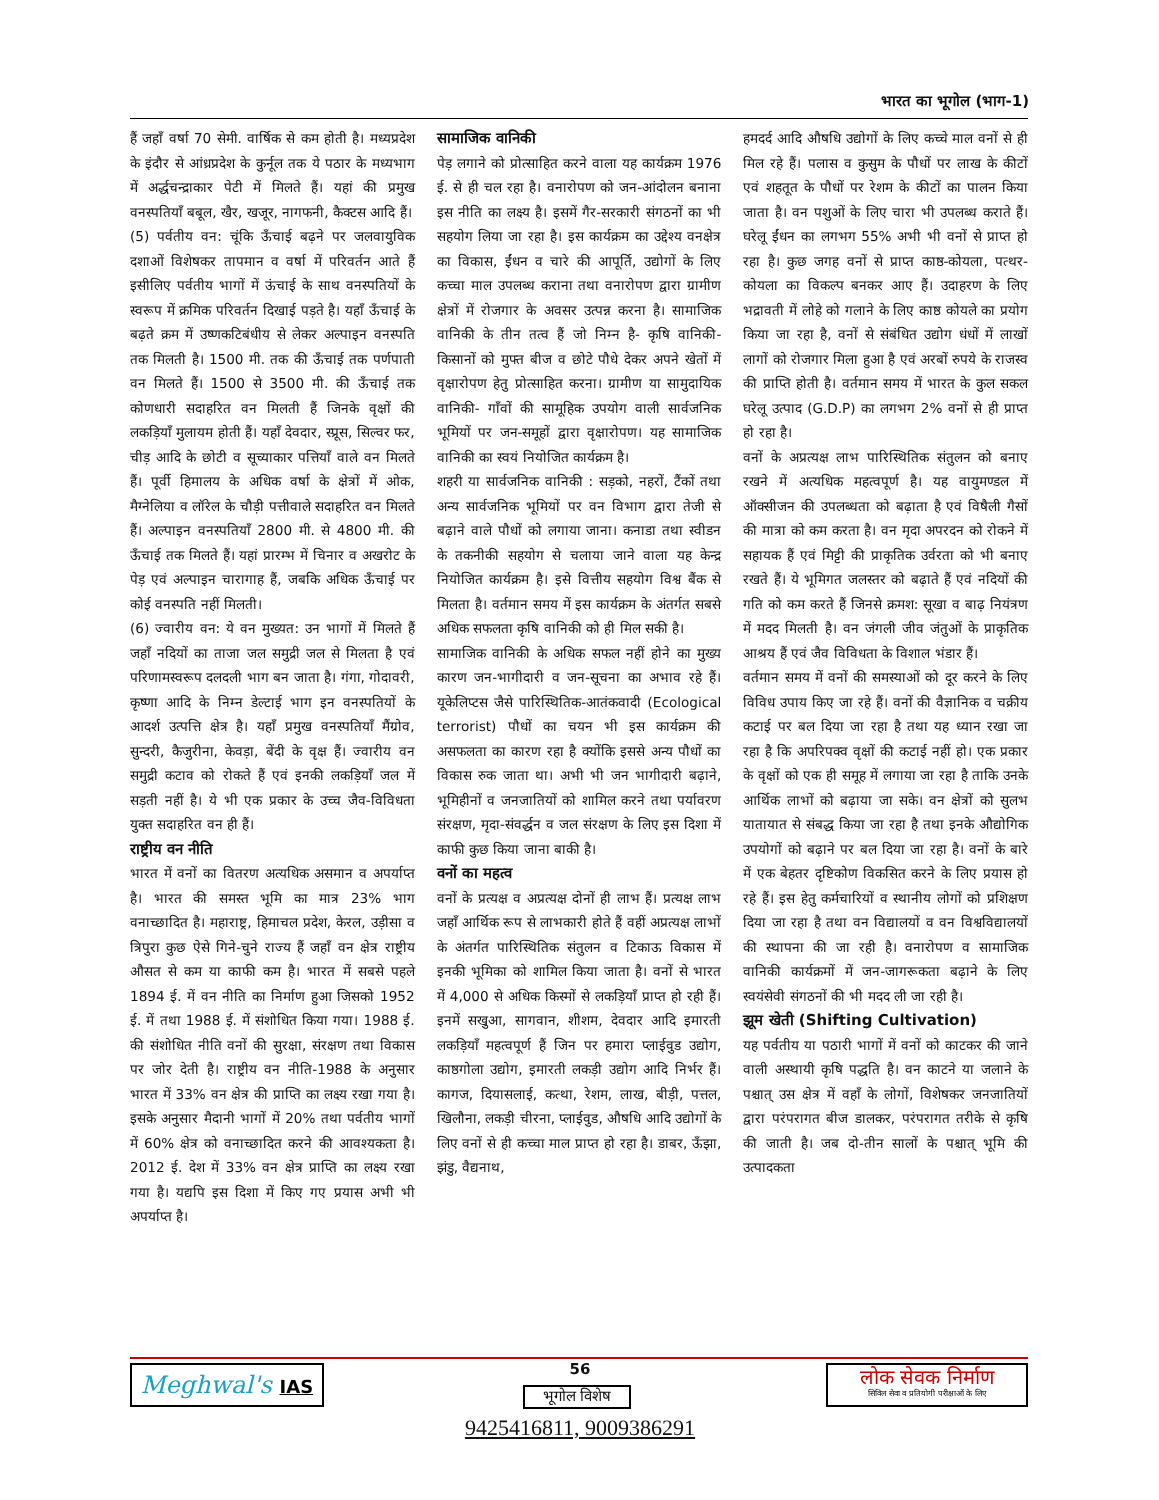भारत का भूगोल (भाग-1)
हैं जहाँ वर्षा 70 सेमी. वार्षिक से कम होती है। मध्यप्रदेश के इंदौर से आंध्रप्रदेश के कुर्नूल तक ये पठार के मध्यभाग में अर्द्धचन्द्राकार पेटी में मिलते हैं। यहां की प्रमुख वनस्पतियाँ बबूल, खैर, खजूर, नागफनी, कैक्टस आदि हैं।
(5) पर्वतीय वन: चूंकि ऊँचाई बढ़ने पर जलवायुविक दशाओं विशेषकर तापमान व वर्षा में परिवर्तन आते हैं इसीलिए पर्वतीय भागों में ऊंचाई के साथ वनस्पतियों के स्वरूप में क्रमिक परिवर्तन दिखाई पड़ते है। यहाँ ऊँचाई के बढ़ते क्रम में उष्णकटिबंधीय से लेकर अल्पाइन वनस्पति तक मिलती है। 1500 मी. तक की ऊँचाई तक पर्णपाती वन मिलते हैं। 1500 से 3500 मी. की ऊँचाई तक कोणधारी सदाहरित वन मिलती हैं जिनके वृक्षों की लकड़ियाँ मुलायम होती हैं। यहाँ देवदार, स्प्रूस, सिल्वर फर, चीड़ आदि के छोटी व सूच्याकार पत्तियाँ वाले वन मिलते हैं। पूर्वी हिमालय के अधिक वर्षा के क्षेत्रों में ओक, मैग्नेलिया व लॉरेल के चौड़ी पत्तीवाले सदाहरित वन मिलते हैं। अल्पाइन वनस्पतियाँ 2800 मी. से 4800 मी. की ऊँचाई तक मिलते हैं। यहां प्रारम्भ में चिनार व अखरोट के पेड़ एवं अल्पाइन चारागाह हैं, जबकि अधिक ऊँचाई पर कोई वनस्पति नहीं मिलती।
(6) ज्वारीय वन: ये वन मुख्यत: उन भागों में मिलते हैं जहाँ नदियों का ताजा जल समुद्री जल से मिलता है एवं परिणामस्वरूप दलदली भाग बन जाता है। गंगा, गोदावरी, कृष्णा आदि के निम्न डेल्टाई भाग इन वनस्पतियों के आदर्श उत्पत्ति क्षेत्र है। यहाँ प्रमुख वनस्पतियाँ मैंग्रोव, सुन्दरी, कैजुरीना, केवड़ा, बेंदी के वृक्ष हैं। ज्वारीय वन समुद्री कटाव को रोकते हैं एवं इनकी लकड़ियाँ जल में सड़ती नहीं है। ये भी एक प्रकार के उच्च जैव-विविधता युक्त सदाहरित वन ही हैं।
राष्ट्रीय वन नीति
भारत में वनों का वितरण अत्यधिक असमान व अपर्याप्त है। भारत की समस्त भूमि का मात्र 23% भाग वनाच्छादित है। महाराष्ट्र, हिमाचल प्रदेश, केरल, उड़ीसा व त्रिपुरा कुछ ऐसे गिने-चुने राज्य हैं जहाँ वन क्षेत्र राष्ट्रीय औसत से कम या काफी कम है। भारत में सबसे पहले 1894 ई. में वन नीति का निर्माण हुआ जिसको 1952 ई. में तथा 1988 ई. में संशोधित किया गया। 1988 ई. की संशोधित नीति वनों की सुरक्षा, संरक्षण तथा विकास पर जोर देती है। राष्ट्रीय वन नीति-1988 के अनुसार भारत में 33% वन क्षेत्र की प्राप्ति का लक्ष्य रखा गया है। इसके अनुसार मैदानी भागों में 20% तथा पर्वतीय भागों में 60% क्षेत्र को वनाच्छादित करने की आवश्यकता है। 2012 ई. देश में 33% वन क्षेत्र प्राप्ति का लक्ष्य रखा गया है। यद्यपि इस दिशा में किए गए प्रयास अभी भी अपर्याप्त है।
सामाजिक वानिकी
पेड़ लगाने को प्रोत्साहित करने वाला यह कार्यक्रम 1976 ई. से ही चल रहा है। वनारोपण को जन-आंदोलन बनाना इस नीति का लक्ष्य है। इसमें गैर-सरकारी संगठनों का भी सहयोग लिया जा रहा है। इस कार्यक्रम का उद्देश्य वनक्षेत्र का विकास, ईंधन व चारे की आपूर्ति, उद्योगों के लिए कच्चा माल उपलब्ध कराना तथा वनारोपण द्वारा ग्रामीण क्षेत्रों में रोजगार के अवसर उत्पन्न करना है। सामाजिक वानिकी के तीन तत्व हैं जो निम्न है- कृषि वानिकी-किसानों को मुफ्त बीज व छोटे पौधे देकर अपने खेतों में वृक्षारोपण हेतु प्रोत्साहित करना। ग्रामीण या सामुदायिक वानिकी- गाँवों की सामूहिक उपयोग वाली सार्वजनिक भूमियों पर जन-समूहों द्वारा वृक्षारोपण। यह सामाजिक वानिकी का स्वयं नियोजित कार्यक्रम है।
शहरी या सार्वजनिक वानिकी : सड़को, नहरों, टैंकों तथा अन्य सार्वजनिक भूमियों पर वन विभाग द्वारा तेजी से बढ़ाने वाले पौधों को लगाया जाना। कनाडा तथा स्वीडन के तकनीकी सहयोग से चलाया जाने वाला यह केन्द्र नियोजित कार्यक्रम है। इसे वित्तीय सहयोग विश्व बैंक से मिलता है। वर्तमान समय में इस कार्यक्रम के अंतर्गत सबसे अधिक सफलता कृषि वानिकी को ही मिल सकी है।
सामाजिक वानिकी के अधिक सफल नहीं होने का मुख्य कारण जन-भागीदारी व जन-सूचना का अभाव रहे हैं। यूकेलिप्टस जैसे पारिस्थितिक-आतंकवादी (Ecological terrorist) पौधों का चयन भी इस कार्यक्रम की असफलता का कारण रहा है क्योंकि इससे अन्य पौधों का विकास रुक जाता था। अभी भी जन भागीदारी बढ़ाने, भूमिहीनों व जनजातियों को शामिल करने तथा पर्यावरण संरक्षण, मृदा-संवर्द्धन व जल संरक्षण के लिए इस दिशा में काफी कुछ किया जाना बाकी है।
वनों का महत्व
वनों के प्रत्यक्ष व अप्रत्यक्ष दोनों ही लाभ हैं। प्रत्यक्ष लाभ जहाँ आर्थिक रूप से लाभकारी होते हैं वहीं अप्रत्यक्ष लाभों के अंतर्गत पारिस्थितिक संतुलन व टिकाऊ विकास में इनकी भूमिका को शामिल किया जाता है। वनों से भारत में 4,000 से अधिक किस्मों से लकड़ियाँ प्राप्त हो रही हैं। इनमें सखुआ, सागवान, शीशम, देवदार आदि इमारती लकड़ियाँ महत्वपूर्ण हैं जिन पर हमारा प्लाईवुड उद्योग, काष्ठगोला उद्योग, इमारती लकड़ी उद्योग आदि निर्भर हैं। कागज, दियासलाई, कत्था, रेशम, लाख, बीड़ी, पत्तल, खिलौना, लकड़ी चीरना, प्लाईवुड, औषधि आदि उद्योगों के लिए वनों से ही कच्चा माल प्राप्त हो रहा है। डाबर, ऊँझा, झंडु, वैद्यनाथ,
हमदर्द आदि औषधि उद्योगों के लिए कच्चे माल वनों से ही मिल रहे हैं। पलास व कुसुम के पौधों पर लाख के कीटों एवं शहतूत के पौधों पर रेशम के कीटों का पालन किया जाता है। वन पशुओं के लिए चारा भी उपलब्ध कराते हैं। घरेलू ईंधन का लगभग 55% अभी भी वनों से प्राप्त हो रहा है। कुछ जगह वनों से प्राप्त काष्ठ-कोयला, पत्थर-कोयला का विकल्प बनकर आए हैं। उदाहरण के लिए भद्रावती में लोहे को गलाने के लिए काष्ठ कोयले का प्रयोग किया जा रहा है, वनों से संबंधित उद्योग धंधों में लाखों लागों को रोजगार मिला हुआ है एवं अरबों रुपये के राजस्व की प्राप्ति होती है। वर्तमान समय में भारत के कुल सकल घरेलू उत्पाद (G.D.P) का लगभग 2% वनों से ही प्राप्त हो रहा है।
वनों के अप्रत्यक्ष लाभ पारिस्थितिक संतुलन को बनाए रखने में अत्यधिक महत्वपूर्ण है। यह वायुमण्डल में ऑक्सीजन की उपलब्धता को बढ़ाता है एवं विषैली गैसों की मात्रा को कम करता है। वन मृदा अपरदन को रोकने में सहायक हैं एवं मिट्टी की प्राकृतिक उर्वरता को भी बनाए रखते हैं। ये भूमिगत जलस्तर को बढ़ाते हैं एवं नदियों की गति को कम करते हैं जिनसे क्रमश: सूखा व बाढ़ नियंत्रण में मदद मिलती है। वन जंगली जीव जंतुओं के प्राकृतिक आश्रय हैं एवं जैव विविधता के विशाल भंडार हैं।
वर्तमान समय में वनों की समस्याओं को दूर करने के लिए विविध उपाय किए जा रहे हैं। वनों की वैज्ञानिक व चक्रीय कटाई पर बल दिया जा रहा है तथा यह ध्यान रखा जा रहा है कि अपरिपक्व वृक्षों की कटाई नहीं हो। एक प्रकार के वृक्षों को एक ही समूह में लगाया जा रहा है ताकि उनके आर्थिक लाभों को बढ़ाया जा सके। वन क्षेत्रों को सुलभ यातायात से संबद्ध किया जा रहा है तथा इनके औद्योगिक उपयोगों को बढ़ाने पर बल दिया जा रहा है। वनों के बारे में एक बेहतर दृष्टिकोण विकसित करने के लिए प्रयास हो रहे हैं। इस हेतु कर्मचारियों व स्थानीय लोगों को प्रशिक्षण दिया जा रहा है तथा वन विद्यालयों व वन विश्वविद्यालयों की स्थापना की जा रही है। वनारोपण व सामाजिक वानिकी कार्यक्रमों में जन-जागरूकता बढ़ाने के लिए स्वयंसेवी संगठनों की भी मदद ली जा रही है।
झूम खेती (Shifting Cultivation)
यह पर्वतीय या पठारी भागों में वनों को काटकर की जाने वाली अस्थायी कृषि पद्धति है। वन काटने या जलाने के पश्चात् उस क्षेत्र में वहाँ के लोगों, विशेषकर जनजातियों द्वारा परंपरागत बीज डालकर, परंपरागत तरीके से कृषि की जाती है। जब दो-तीन सालों के पश्चात् भूमि की उत्पादकता
Meghwal's IAS 56
भूगोल विशेष
9425416811, 9009386291
लोक सेवक निर्माण
सिविल सेवा व प्रतियोगी परीक्षाओं के लिए